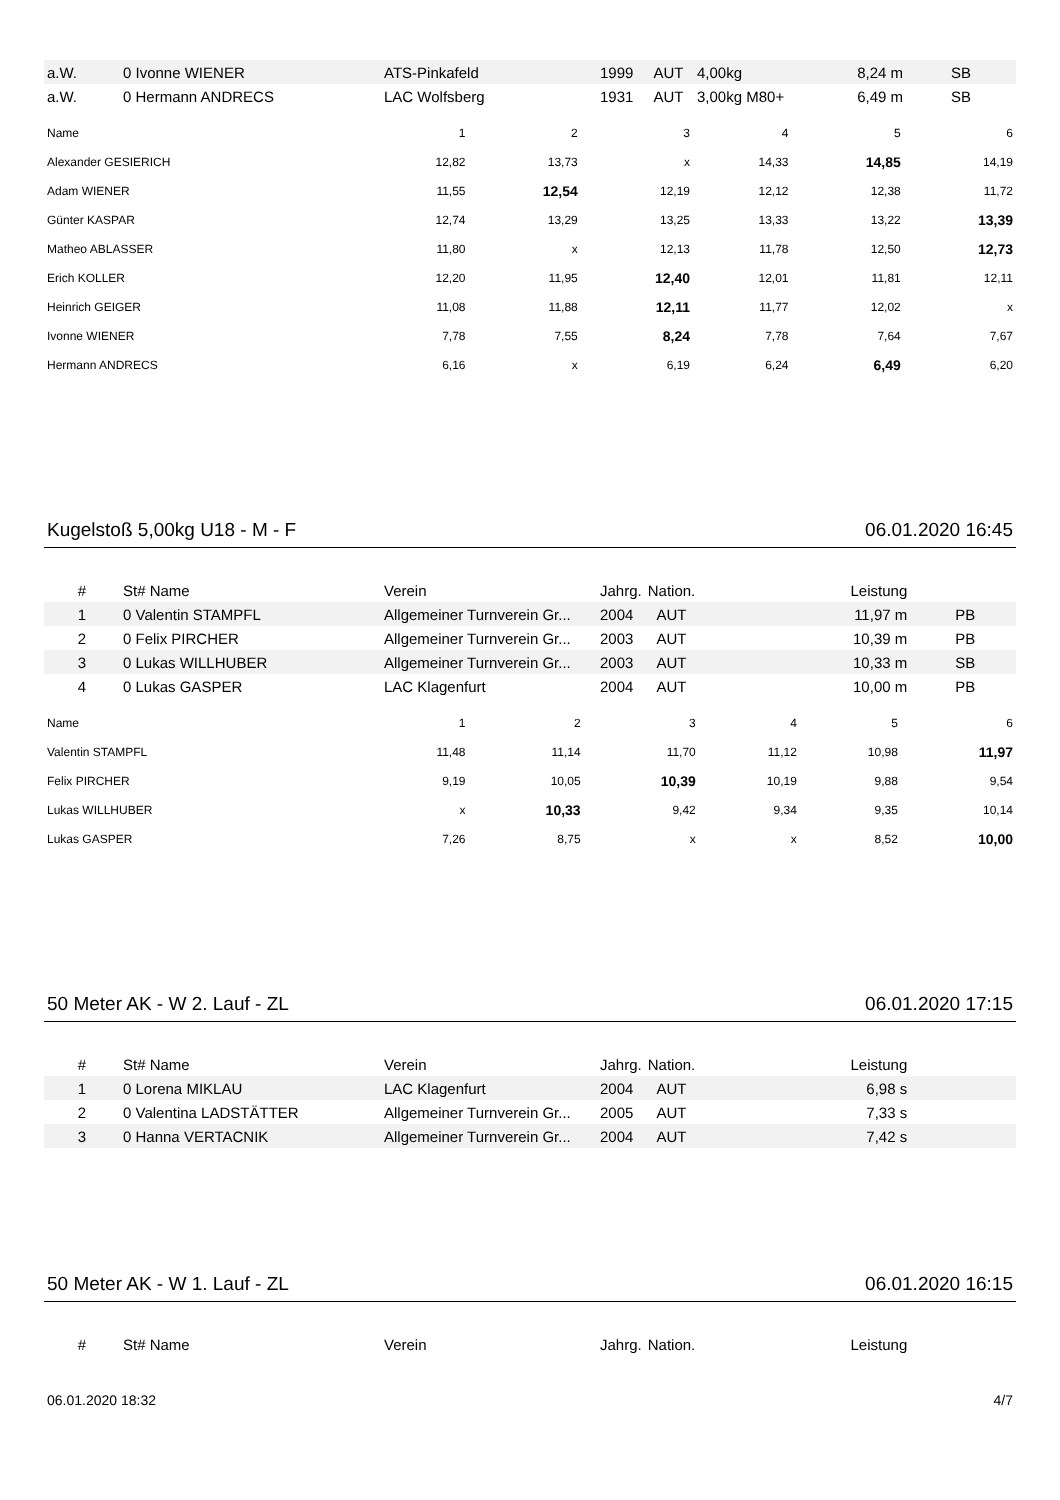| a.W. | 0 Ivonne WIENER | ATS-Pinkafeld | 1999 | AUT | 4,00kg | 8,24 m | SB |
| a.W. | 0 Hermann ANDRECS | LAC Wolfsberg | 1931 | AUT | 3,00kg M80+ | 6,49 m | SB |
| Name | 1 | 2 | 3 | 4 | 5 | 6 |
| --- | --- | --- | --- | --- | --- | --- |
| Alexander GESIERICH | 12,82 | 13,73 | x | 14,33 | 14,85 | 14,19 |
| Adam WIENER | 11,55 | 12,54 | 12,19 | 12,12 | 12,38 | 11,72 |
| Günter KASPAR | 12,74 | 13,29 | 13,25 | 13,33 | 13,22 | 13,39 |
| Matheo ABLASSER | 11,80 | x | 12,13 | 11,78 | 12,50 | 12,73 |
| Erich KOLLER | 12,20 | 11,95 | 12,40 | 12,01 | 11,81 | 12,11 |
| Heinrich GEIGER | 11,08 | 11,88 | 12,11 | 11,77 | 12,02 | x |
| Ivonne WIENER | 7,78 | 7,55 | 8,24 | 7,78 | 7,64 | 7,67 |
| Hermann ANDRECS | 6,16 | x | 6,19 | 6,24 | 6,49 | 6,20 |
Kugelstoß 5,00kg U18 - M - F 06.01.2020 16:45
| # | St# Name | Verein | Jahrg. | Nation. | | Leistung | |
| --- | --- | --- | --- | --- | --- | --- | --- |
| 1 | 0 Valentin STAMPFL | Allgemeiner Turnverein Gr... | 2004 | AUT | | 11,97 m | PB |
| 2 | 0 Felix PIRCHER | Allgemeiner Turnverein Gr... | 2003 | AUT | | 10,39 m | PB |
| 3 | 0 Lukas WILLHUBER | Allgemeiner Turnverein Gr... | 2003 | AUT | | 10,33 m | SB |
| 4 | 0 Lukas GASPER | LAC Klagenfurt | 2004 | AUT | | 10,00 m | PB |
| Name | 1 | 2 | 3 | 4 | 5 | 6 |
| --- | --- | --- | --- | --- | --- | --- |
| Valentin STAMPFL | 11,48 | 11,14 | 11,70 | 11,12 | 10,98 | 11,97 |
| Felix PIRCHER | 9,19 | 10,05 | 10,39 | 10,19 | 9,88 | 9,54 |
| Lukas WILLHUBER | x | 10,33 | 9,42 | 9,34 | 9,35 | 10,14 |
| Lukas GASPER | 7,26 | 8,75 | x | x | 8,52 | 10,00 |
50 Meter AK - W 2. Lauf - ZL 06.01.2020 17:15
| # | St# Name | Verein | Jahrg. | Nation. | | Leistung | |
| --- | --- | --- | --- | --- | --- | --- | --- |
| 1 | 0 Lorena MIKLAU | LAC Klagenfurt | 2004 | AUT | | 6,98 s | |
| 2 | 0 Valentina LADSTÄTTER | Allgemeiner Turnverein Gr... | 2005 | AUT | | 7,33 s | |
| 3 | 0 Hanna VERTACNIK | Allgemeiner Turnverein Gr... | 2004 | AUT | | 7,42 s | |
50 Meter AK - W 1. Lauf - ZL 06.01.2020 16:15
| # | St# Name | Verein | Jahrg. | Nation. | | Leistung | |
| --- | --- | --- | --- | --- | --- | --- | --- |
06.01.2020 18:32 4/7